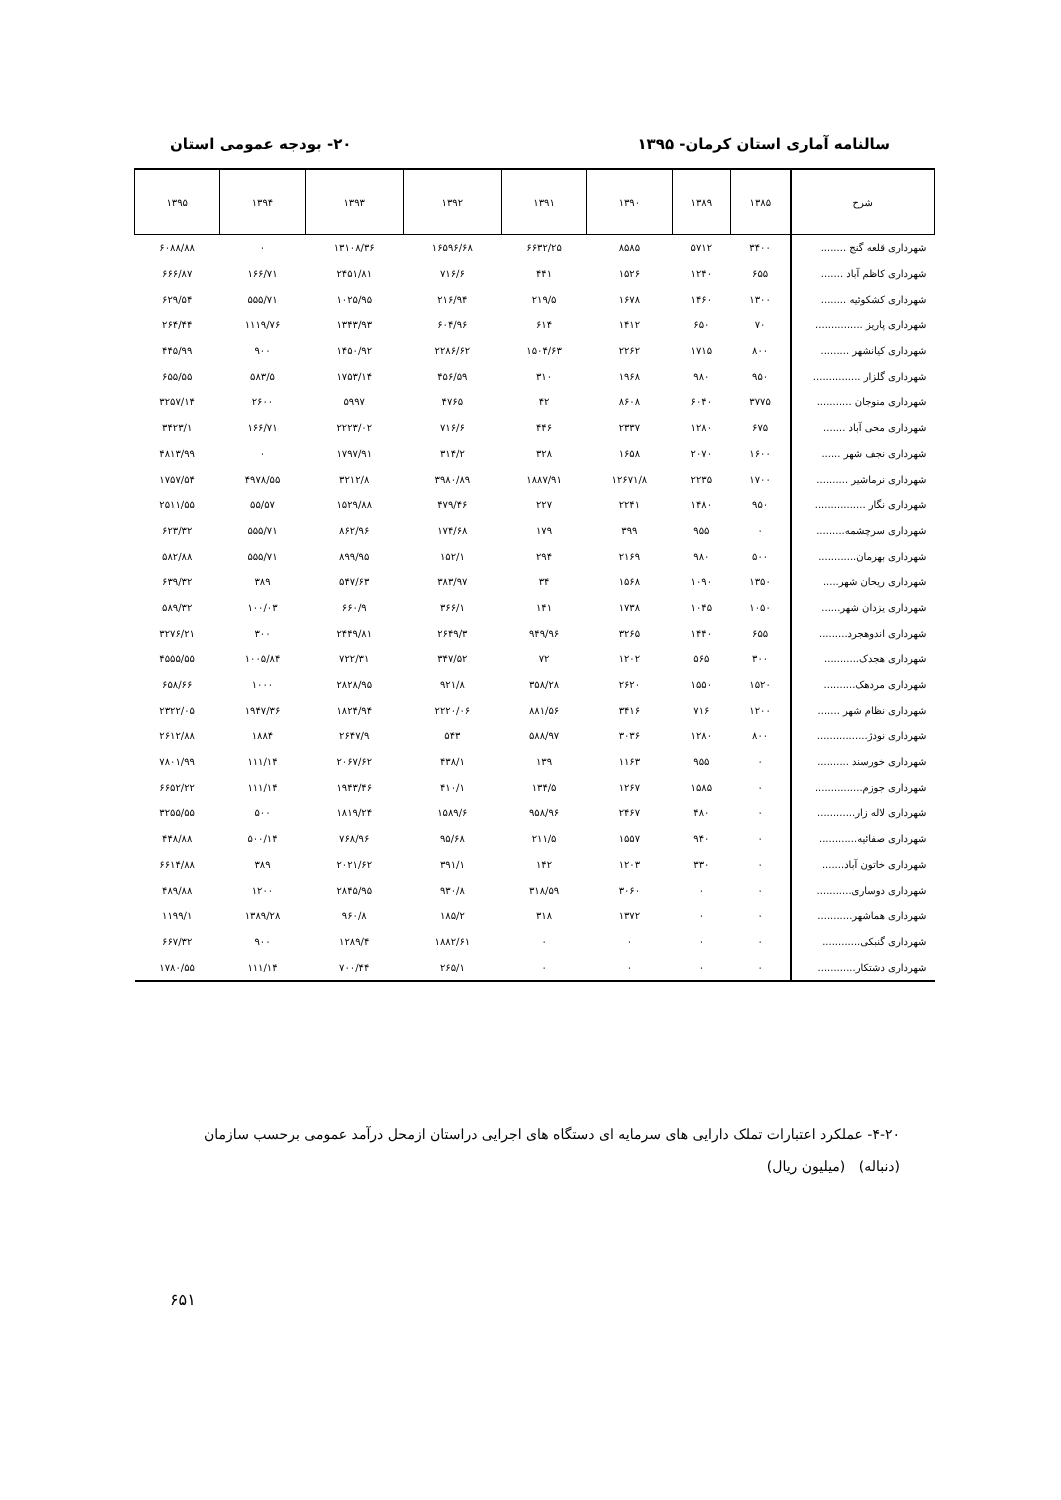سالنامه آماری استان کرمان- ۱۳۹۵ ۲۰- بودجه عمومی استان
| شرح | ۱۳۸۵ | ۱۳۸۹ | ۱۳۹۰ | ۱۳۹۱ | ۱۳۹۲ | ۱۳۹۳ | ۱۳۹۴ | ۱۳۹۵ |
| --- | --- | --- | --- | --- | --- | --- | --- | --- |
| شهرداری قلعه گنج ........ | ۳۴۰۰ | ۵۷۱۲ | ۸۵۸۵ | ۶۶۳۲/۲۵ | ۱۶۵۹۶/۶۸ | ۱۳۱۰۸/۳۶ | ۰ | ۶۰۸۸/۸۸ |
| شهرداری کاظم آباد ....... | ۶۵۵ | ۱۲۴۰ | ۱۵۲۶ | ۴۴۱ | ۷۱۶/۶ | ۲۴۵۱/۸۱ | ۱۶۶/۷۱ | ۶۶۶/۸۷ |
| شهرداری کشکوئیه ........ | ۱۳۰۰ | ۱۴۶۰ | ۱۶۷۸ | ۲۱۹/۵ | ۲۱۶/۹۴ | ۱۰۲۵/۹۵ | ۵۵۵/۷۱ | ۶۲۹/۵۴ |
| شهرداری پاریز ............... | ۷۰ | ۶۵۰ | ۱۴۱۲ | ۶۱۴ | ۶۰۴/۹۶ | ۱۳۴۳/۹۳ | ۱۱۱۹/۷۶ | ۲۶۴/۴۴ |
| شهرداری کیانشهر ......... | ۸۰۰ | ۱۷۱۵ | ۲۲۶۲ | ۱۵۰۴/۶۳ | ۲۲۸۶/۶۲ | ۱۴۵۰/۹۲ | ۹۰۰ | ۴۴۵/۹۹ |
| شهرداری گلزار ............... | ۹۵۰ | ۹۸۰ | ۱۹۶۸ | ۳۱۰ | ۴۵۶/۵۹ | ۱۷۵۳/۱۴ | ۵۸۳/۵ | ۶۵۵/۵۵ |
| شهرداری منوجان ........... | ۳۷۷۵ | ۶۰۴۰ | ۸۶۰۸ | ۴۲ | ۴۷۶۵ | ۵۹۹۷ | ۲۶۰۰ | ۳۲۵۷/۱۴ |
| شهرداری محی آباد ....... | ۶۷۵ | ۱۲۸۰ | ۲۳۳۷ | ۴۴۶ | ۷۱۶/۶ | ۲۲۲۳/۰۲ | ۱۶۶/۷۱ | ۳۴۲۳/۱ |
| شهرداری نجف شهر ...... | ۱۶۰۰ | ۲۰۷۰ | ۱۶۵۸ | ۳۲۸ | ۳۱۴/۲ | ۱۷۹۷/۹۱ | ۰ | ۴۸۱۳/۹۹ |
| شهرداری نرماشیر .......... | ۱۷۰۰ | ۲۲۳۵ | ۱۲۶۷۱/۸ | ۱۸۸۷/۹۱ | ۳۹۸۰/۸۹ | ۳۲۱۲/۸ | ۴۹۷۸/۵۵ | ۱۷۵۷/۵۴ |
| شهرداری نگار ................ | ۹۵۰ | ۱۴۸۰ | ۲۲۴۱ | ۲۲۷ | ۴۷۹/۴۶ | ۱۵۲۹/۸۸ | ۵۵/۵۷ | ۲۵۱۱/۵۵ |
| شهرداری سرچشمه......... | ۰ | ۹۵۵ | ۳۹۹ | ۱۷۹ | ۱۷۴/۶۸ | ۸۶۲/۹۶ | ۵۵۵/۷۱ | ۶۲۳/۳۲ |
| شهرداری بهرمان............ | ۵۰۰ | ۹۸۰ | ۲۱۶۹ | ۲۹۴ | ۱۵۲/۱ | ۸۹۹/۹۵ | ۵۵۵/۷۱ | ۵۸۲/۸۸ |
| شهرداری ریحان شهر..... | ۱۳۵۰ | ۱۰۹۰ | ۱۵۶۸ | ۳۴ | ۳۸۳/۹۷ | ۵۴۷/۶۳ | ۳۸۹ | ۶۳۹/۳۲ |
| شهرداری یزدان شهر...... | ۱۰۵۰ | ۱۰۴۵ | ۱۷۳۸ | ۱۴۱ | ۳۶۶/۱ | ۶۶۰/۹ | ۱۰۰/۰۳ | ۵۸۹/۳۲ |
| شهرداری اندوهجرد......... | ۶۵۵ | ۱۴۴۰ | ۳۲۶۵ | ۹۴۹/۹۶ | ۲۶۴۹/۳ | ۲۴۴۹/۸۱ | ۳۰۰ | ۳۲۷۶/۲۱ |
| شهرداری هجدک........... | ۳۰۰ | ۵۶۵ | ۱۲۰۲ | ۷۲ | ۳۴۷/۵۲ | ۷۲۲/۳۱ | ۱۰۰۵/۸۴ | ۴۵۵۵/۵۵ |
| شهرداری مردهک.......... | ۱۵۲۰ | ۱۵۵۰ | ۲۶۲۰ | ۳۵۸/۲۸ | ۹۲۱/۸ | ۲۸۲۸/۹۵ | ۱۰۰۰ | ۶۵۸/۶۶ |
| شهرداری نظام شهر ....... | ۱۲۰۰ | ۷۱۶ | ۳۴۱۶ | ۸۸۱/۵۶ | ۲۲۲۰/۰۶ | ۱۸۲۴/۹۴ | ۱۹۴۷/۳۶ | ۲۳۲۲/۰۵ |
| شهرداری نودژ................ | ۸۰۰ | ۱۲۸۰ | ۳۰۳۶ | ۵۸۸/۹۷ | ۵۴۳ | ۲۶۴۷/۹ | ۱۸۸۴ | ۲۶۱۲/۸۸ |
| شهرداری خورسند .......... | ۰ | ۹۵۵ | ۱۱۶۳ | ۱۳۹ | ۴۳۸/۱ | ۲۰۶۷/۶۲ | ۱۱۱/۱۴ | ۷۸۰۱/۹۹ |
| شهرداری جوزم............... | ۰ | ۱۵۸۵ | ۱۲۶۷ | ۱۳۴/۵ | ۴۱۰/۱ | ۱۹۴۳/۴۶ | ۱۱۱/۱۴ | ۶۶۵۲/۲۲ |
| شهرداری لاله زار............ | ۰ | ۴۸۰ | ۲۴۶۷ | ۹۵۸/۹۶ | ۱۵۸۹/۶ | ۱۸۱۹/۲۴ | ۵۰۰ | ۳۲۵۵/۵۵ |
| شهرداری صفائیه............ | ۰ | ۹۴۰ | ۱۵۵۷ | ۲۱۱/۵ | ۹۵/۶۸ | ۷۶۸/۹۶ | ۵۰۰/۱۴ | ۴۴۸/۸۸ |
| شهرداری خاتون آباد....... | ۰ | ۳۳۰ | ۱۲۰۳ | ۱۴۲ | ۳۹۱/۱ | ۲۰۲۱/۶۲ | ۳۸۹ | ۶۶۱۴/۸۸ |
| شهرداری دوساری........... | ۰ | ۰ | ۳۰۶۰ | ۳۱۸/۵۹ | ۹۳۰/۸ | ۲۸۴۵/۹۵ | ۱۲۰۰ | ۴۸۹/۸۸ |
| شهرداری هماشهر........... | ۰ | ۰ | ۱۳۷۲ | ۳۱۸ | ۱۸۵/۲ | ۹۶۰/۸ | ۱۳۸۹/۲۸ | ۱۱۹۹/۱ |
| شهرداری گنبکی............ | ۰ | ۰ | ۰ | ۰ | ۱۸۸۲/۶۱ | ۱۲۸۹/۴ | ۹۰۰ | ۶۶۷/۳۲ |
| شهرداری دشتکار............ | ۰ | ۰ | ۰ | ۰ | ۲۶۵/۱ | ۷۰۰/۴۴ | ۱۱۱/۱۴ | ۱۷۸۰/۵۵ |
۴-۲۰- عملکرد اعتبارات تملک دارایی های سرمایه ای دستگاه های اجرایی دراستان ازمحل درآمد عمومی برحسب سازمان
(دنباله) (میلیون ریال)
۶۵۱